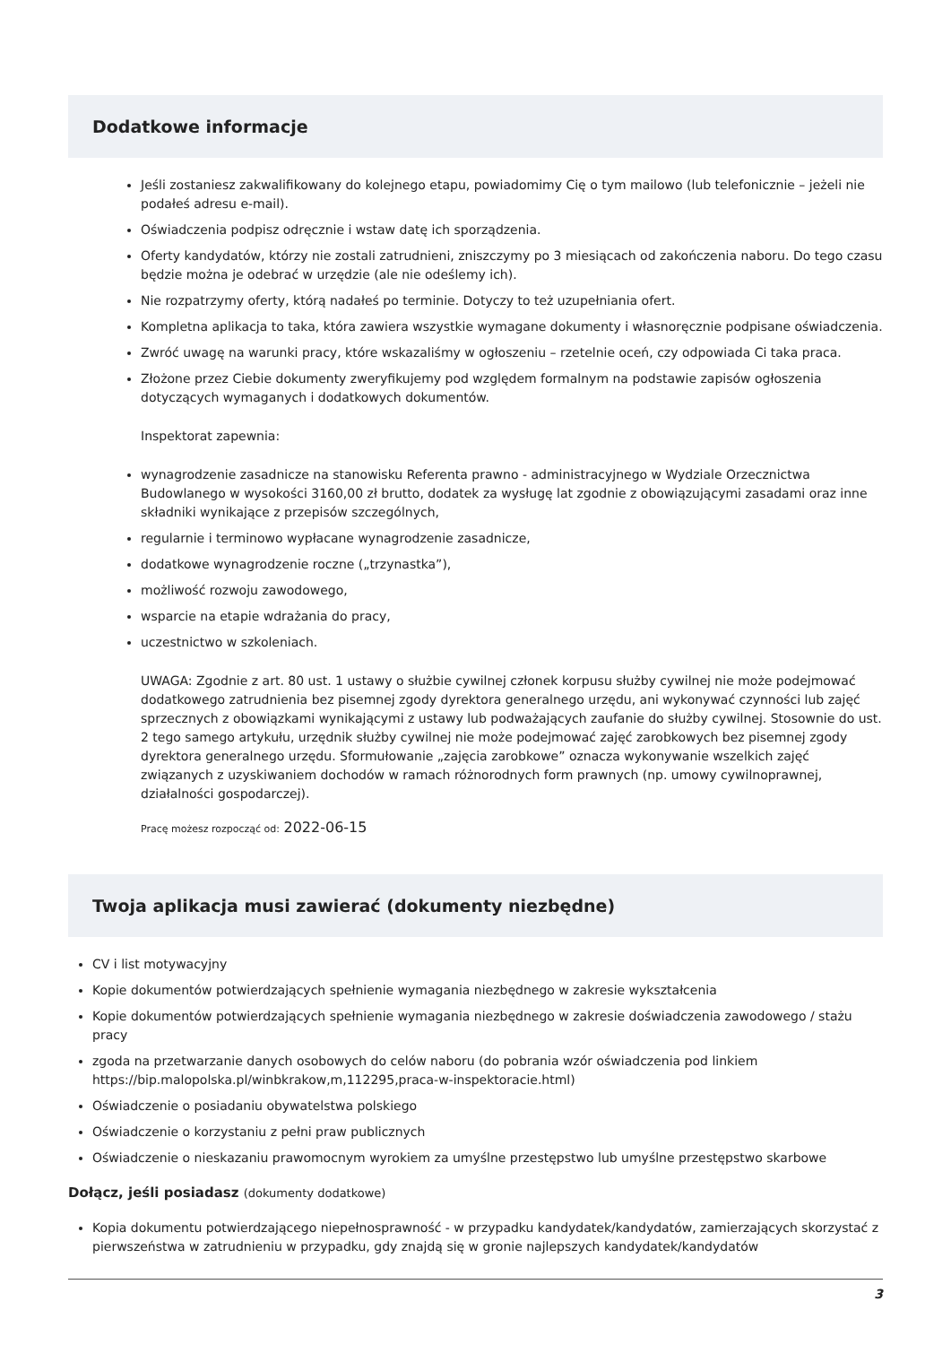Dodatkowe informacje
Jeśli zostaniesz zakwalifikowany do kolejnego etapu, powiadomimy Cię o tym mailowo (lub telefonicznie – jeżeli nie podałeś adresu e-mail).
Oświadczenia podpisz odręcznie i wstaw datę ich sporządzenia.
Oferty kandydatów, którzy nie zostali zatrudnieni, zniszczymy po 3 miesiącach od zakończenia naboru. Do tego czasu będzie można je odebrać w urzędzie (ale nie odeślemy ich).
Nie rozpatrzymy oferty, którą nadałeś po terminie. Dotyczy to też uzupełniania ofert.
Kompletna aplikacja to taka, która zawiera wszystkie wymagane dokumenty i własnoręcznie podpisane oświadczenia.
Zwróć uwagę na warunki pracy, które wskazaliśmy w ogłoszeniu – rzetelnie oceń, czy odpowiada Ci taka praca.
Złożone przez Ciebie dokumenty zweryfikujemy pod względem formalnym na podstawie zapisów ogłoszenia dotyczących wymaganych i dodatkowych dokumentów.
Inspektorat zapewnia:
wynagrodzenie zasadnicze na stanowisku Referenta prawno - administracyjnego w Wydziale Orzecznictwa Budowlanego w wysokości 3160,00 zł brutto, dodatek za wysługę lat zgodnie z obowiązującymi zasadami oraz inne składniki wynikające z przepisów szczególnych,
regularnie i terminowo wypłacane wynagrodzenie zasadnicze,
dodatkowe wynagrodzenie roczne („trzynastka”),
możliwość rozwoju zawodowego,
wsparcie na etapie wdrażania do pracy,
uczestnictwo w szkoleniach.
UWAGA: Zgodnie z art. 80 ust. 1 ustawy o służbie cywilnej członek korpusu służby cywilnej nie może podejmować dodatkowego zatrudnienia bez pisemnej zgody dyrektora generalnego urzędu, ani wykonywać czynności lub zajęć sprzecznych z obowiązkami wynikającymi z ustawy lub podważających zaufanie do służby cywilnej. Stosownie do ust. 2 tego samego artykułu, urzędnik służby cywilnej nie może podejmować zajęć zarobkowych bez pisemnej zgody dyrektora generalnego urzędu. Sformułowanie „zajęcia zarobkowe” oznacza wykonywanie wszelkich zajęć związanych z uzyskiwaniem dochodów w ramach różnorodnych form prawnych (np. umowy cywilnoprawnej, działalności gospodarczej).
Pracę możesz rozpocząć od: 2022-06-15
Twoja aplikacja musi zawierać (dokumenty niezbędne)
CV i list motywacyjny
Kopie dokumentów potwierdzających spełnienie wymagania niezbędnego w zakresie wykształcenia
Kopie dokumentów potwierdzających spełnienie wymagania niezbędnego w zakresie doświadczenia zawodowego / stażu pracy
zgoda na przetwarzanie danych osobowych do celów naboru (do pobrania wzór oświadczenia pod linkiem https://bip.malopolska.pl/winbkrakow,m,112295,praca-w-inspektoracie.html)
Oświadczenie o posiadaniu obywatelstwa polskiego
Oświadczenie o korzystaniu z pełni praw publicznych
Oświadczenie o nieskazaniu prawomocnym wyrokiem za umyślne przestępstwo lub umyślne przestępstwo skarbowe
Dołącz, jeśli posiadasz (dokumenty dodatkowe)
Kopia dokumentu potwierdzającego niepełnosprawność - w przypadku kandydatek/kandydatów, zamierzających skorzystać z pierwszeństwa w zatrudnieniu w przypadku, gdy znajdą się w gronie najlepszych kandydatek/kandydatów
3